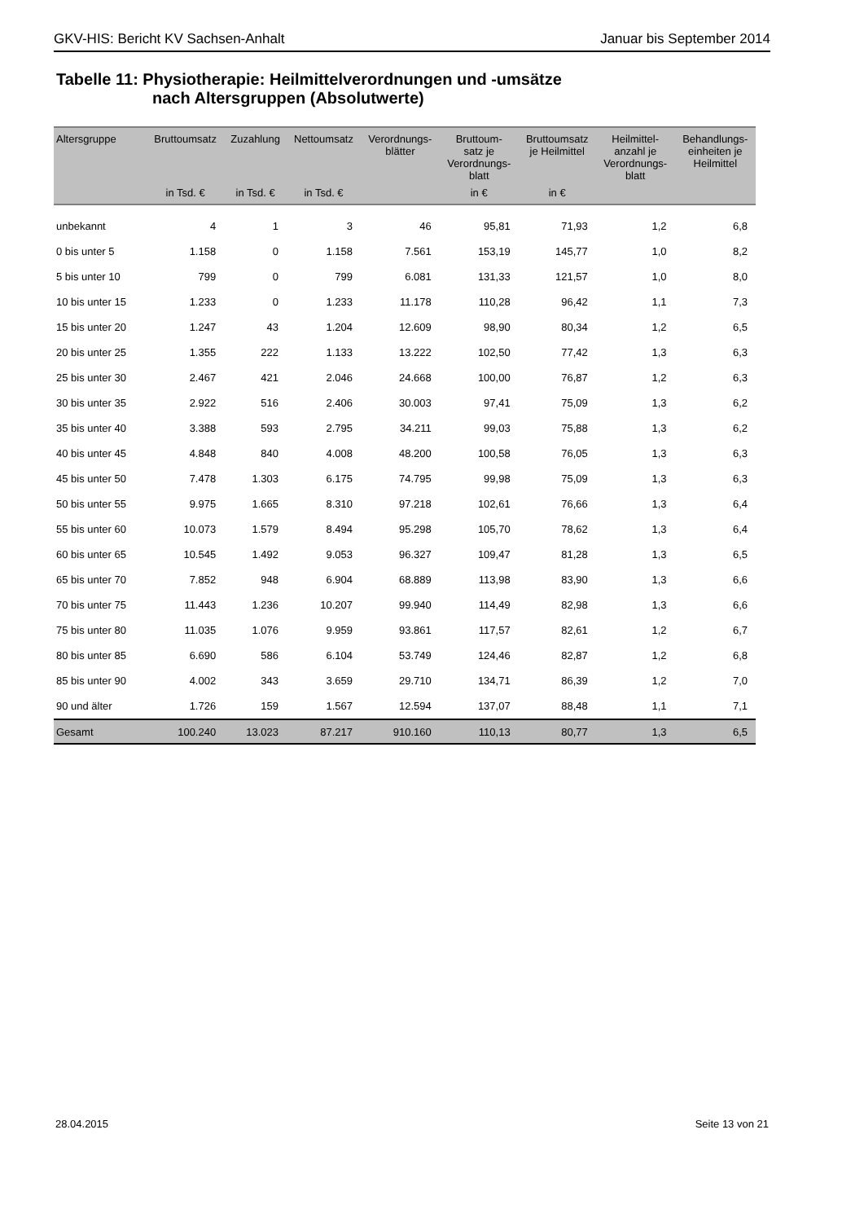GKV-HIS: Bericht KV Sachsen-Anhalt Januar bis September 2014
Tabelle 11: Physiotherapie: Heilmittelverordnungen und -umsätze
nach Altersgruppen (Absolutwerte)
| Altersgruppe | Bruttoumsatz | Zuzahlung | Nettoumsatz | Verordnungs- blätter | Bruttoum- satz je Verordnungs- blatt | Bruttoumsatz je Heilmittel | Heilmittel- anzahl je Verordnungs- blatt | Behandlungs- einheiten je Heilmittel |
| --- | --- | --- | --- | --- | --- | --- | --- | --- |
| | in Tsd. € | in Tsd. € | in Tsd. € | | in € | in € | | |
| unbekannt | 4 | 1 | 3 | 46 | 95,81 | 71,93 | 1,2 | 6,8 |
| 0 bis unter 5 | 1.158 | 0 | 1.158 | 7.561 | 153,19 | 145,77 | 1,0 | 8,2 |
| 5 bis unter 10 | 799 | 0 | 799 | 6.081 | 131,33 | 121,57 | 1,0 | 8,0 |
| 10 bis unter 15 | 1.233 | 0 | 1.233 | 11.178 | 110,28 | 96,42 | 1,1 | 7,3 |
| 15 bis unter 20 | 1.247 | 43 | 1.204 | 12.609 | 98,90 | 80,34 | 1,2 | 6,5 |
| 20 bis unter 25 | 1.355 | 222 | 1.133 | 13.222 | 102,50 | 77,42 | 1,3 | 6,3 |
| 25 bis unter 30 | 2.467 | 421 | 2.046 | 24.668 | 100,00 | 76,87 | 1,2 | 6,3 |
| 30 bis unter 35 | 2.922 | 516 | 2.406 | 30.003 | 97,41 | 75,09 | 1,3 | 6,2 |
| 35 bis unter 40 | 3.388 | 593 | 2.795 | 34.211 | 99,03 | 75,88 | 1,3 | 6,2 |
| 40 bis unter 45 | 4.848 | 840 | 4.008 | 48.200 | 100,58 | 76,05 | 1,3 | 6,3 |
| 45 bis unter 50 | 7.478 | 1.303 | 6.175 | 74.795 | 99,98 | 75,09 | 1,3 | 6,3 |
| 50 bis unter 55 | 9.975 | 1.665 | 8.310 | 97.218 | 102,61 | 76,66 | 1,3 | 6,4 |
| 55 bis unter 60 | 10.073 | 1.579 | 8.494 | 95.298 | 105,70 | 78,62 | 1,3 | 6,4 |
| 60 bis unter 65 | 10.545 | 1.492 | 9.053 | 96.327 | 109,47 | 81,28 | 1,3 | 6,5 |
| 65 bis unter 70 | 7.852 | 948 | 6.904 | 68.889 | 113,98 | 83,90 | 1,3 | 6,6 |
| 70 bis unter 75 | 11.443 | 1.236 | 10.207 | 99.940 | 114,49 | 82,98 | 1,3 | 6,6 |
| 75 bis unter 80 | 11.035 | 1.076 | 9.959 | 93.861 | 117,57 | 82,61 | 1,2 | 6,7 |
| 80 bis unter 85 | 6.690 | 586 | 6.104 | 53.749 | 124,46 | 82,87 | 1,2 | 6,8 |
| 85 bis unter 90 | 4.002 | 343 | 3.659 | 29.710 | 134,71 | 86,39 | 1,2 | 7,0 |
| 90 und älter | 1.726 | 159 | 1.567 | 12.594 | 137,07 | 88,48 | 1,1 | 7,1 |
| Gesamt | 100.240 | 13.023 | 87.217 | 910.160 | 110,13 | 80,77 | 1,3 | 6,5 |
28.04.2015 Seite 13 von 21